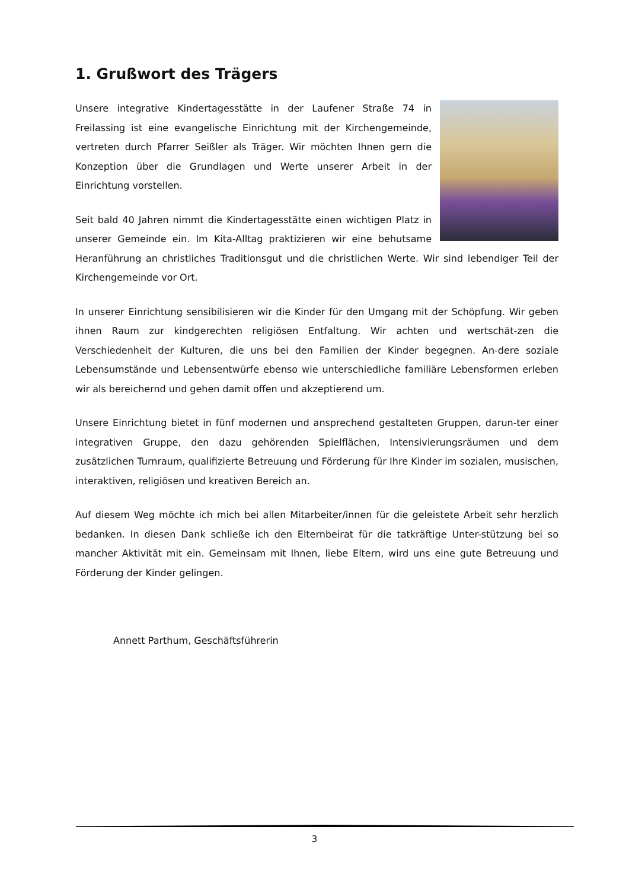1. Grußwort des Trägers
Unsere integrative Kindertagesstätte in der Laufener Straße 74 in Freilassing ist eine evangelische Einrichtung mit der Kirchengemeinde, vertreten durch Pfarrer Seißler als Träger. Wir möchten Ihnen gern die Konzeption über die Grundlagen und Werte unserer Arbeit in der Einrichtung vorstellen.
Seit bald 40 Jahren nimmt die Kindertagesstätte einen wichtigen Platz in unserer Gemeinde ein. Im Kita-Alltag praktizieren wir eine behutsame Heranführung an christliches Traditionsgut und die christlichen Werte. Wir sind lebendiger Teil der Kirchengemeinde vor Ort.
In unserer Einrichtung sensibilisieren wir die Kinder für den Umgang mit der Schöpfung. Wir geben ihnen Raum zur kindgerechten religiösen Entfaltung. Wir achten und wertschät-zen die Verschiedenheit der Kulturen, die uns bei den Familien der Kinder begegnen. An-dere soziale Lebensumstände und Lebensentwürfe ebenso wie unterschiedliche familiäre Lebensformen erleben wir als bereichernd und gehen damit offen und akzeptierend um.
Unsere Einrichtung bietet in fünf modernen und ansprechend gestalteten Gruppen, darun-ter einer integrativen Gruppe, den dazu gehörenden Spielflächen, Intensivierungsräumen und dem zusätzlichen Turnraum, qualifizierte Betreuung und Förderung für Ihre Kinder im sozialen, musischen, interaktiven, religiösen und kreativen Bereich an.
Auf diesem Weg möchte ich mich bei allen Mitarbeiter/innen für die geleistete Arbeit sehr herzlich bedanken. In diesen Dank schließe ich den Elternbeirat für die tatkräftige Unter-stützung bei so mancher Aktivität mit ein. Gemeinsam mit Ihnen, liebe Eltern, wird uns eine gute Betreuung und Förderung der Kinder gelingen.
Annett Parthum, Geschäftsführerin
3